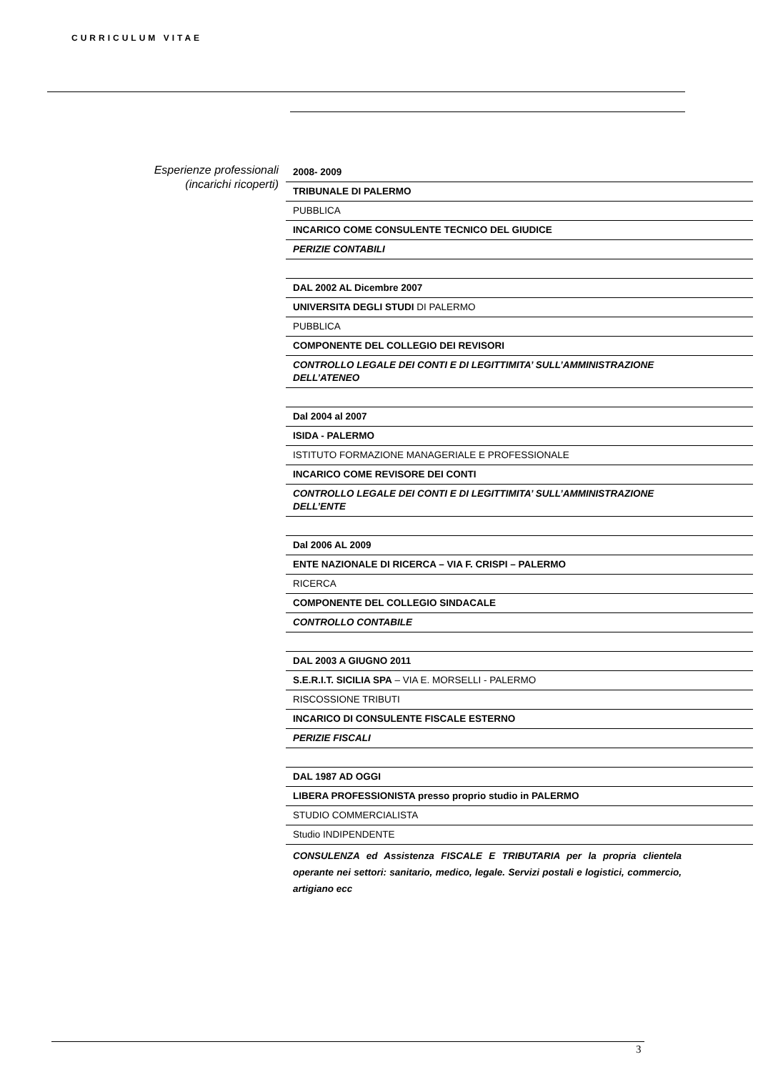CURRICULUM VITAE
Esperienze professionali
(incarichi ricoperti)
2008- 2009
TRIBUNALE DI PALERMO
PUBBLICA
INCARICO COME CONSULENTE TECNICO DEL GIUDICE
PERIZIE CONTABILI
DAL 2002 AL Dicembre 2007
UNIVERSITA DEGLI STUDI DI PALERMO
PUBBLICA
COMPONENTE DEL COLLEGIO DEI REVISORI
CONTROLLO LEGALE DEI CONTI E DI LEGITTIMITA’ SULL’AMMINISTRAZIONE DELL’ATENEO
Dal 2004 al 2007
ISIDA - PALERMO
ISTITUTO FORMAZIONE MANAGERIALE E PROFESSIONALE
INCARICO COME REVISORE DEI CONTI
CONTROLLO LEGALE DEI CONTI E DI LEGITTIMITA’ SULL’AMMINISTRAZIONE DELL’ENTE
Dal 2006 AL 2009
ENTE NAZIONALE DI RICERCA – VIA F. CRISPI – PALERMO
RICERCA
COMPONENTE DEL COLLEGIO SINDACALE
CONTROLLO CONTABILE
DAL 2003 A GIUGNO 2011
S.E.R.I.T. SICILIA SPA – VIA E. MORSELLI - PALERMO
RISCOSSIONE TRIBUTI
INCARICO DI CONSULENTE FISCALE ESTERNO
PERIZIE FISCALI
DAL 1987 AD OGGI
LIBERA PROFESSIONISTA presso proprio studio in PALERMO
STUDIO COMMERCIALISTA
Studio INDIPENDENTE
CONSULENZA ed Assistenza FISCALE E TRIBUTARIA per la propria clientela operante nei settori: sanitario, medico, legale. Servizi postali e logistici, commercio, artigiano ecc
3